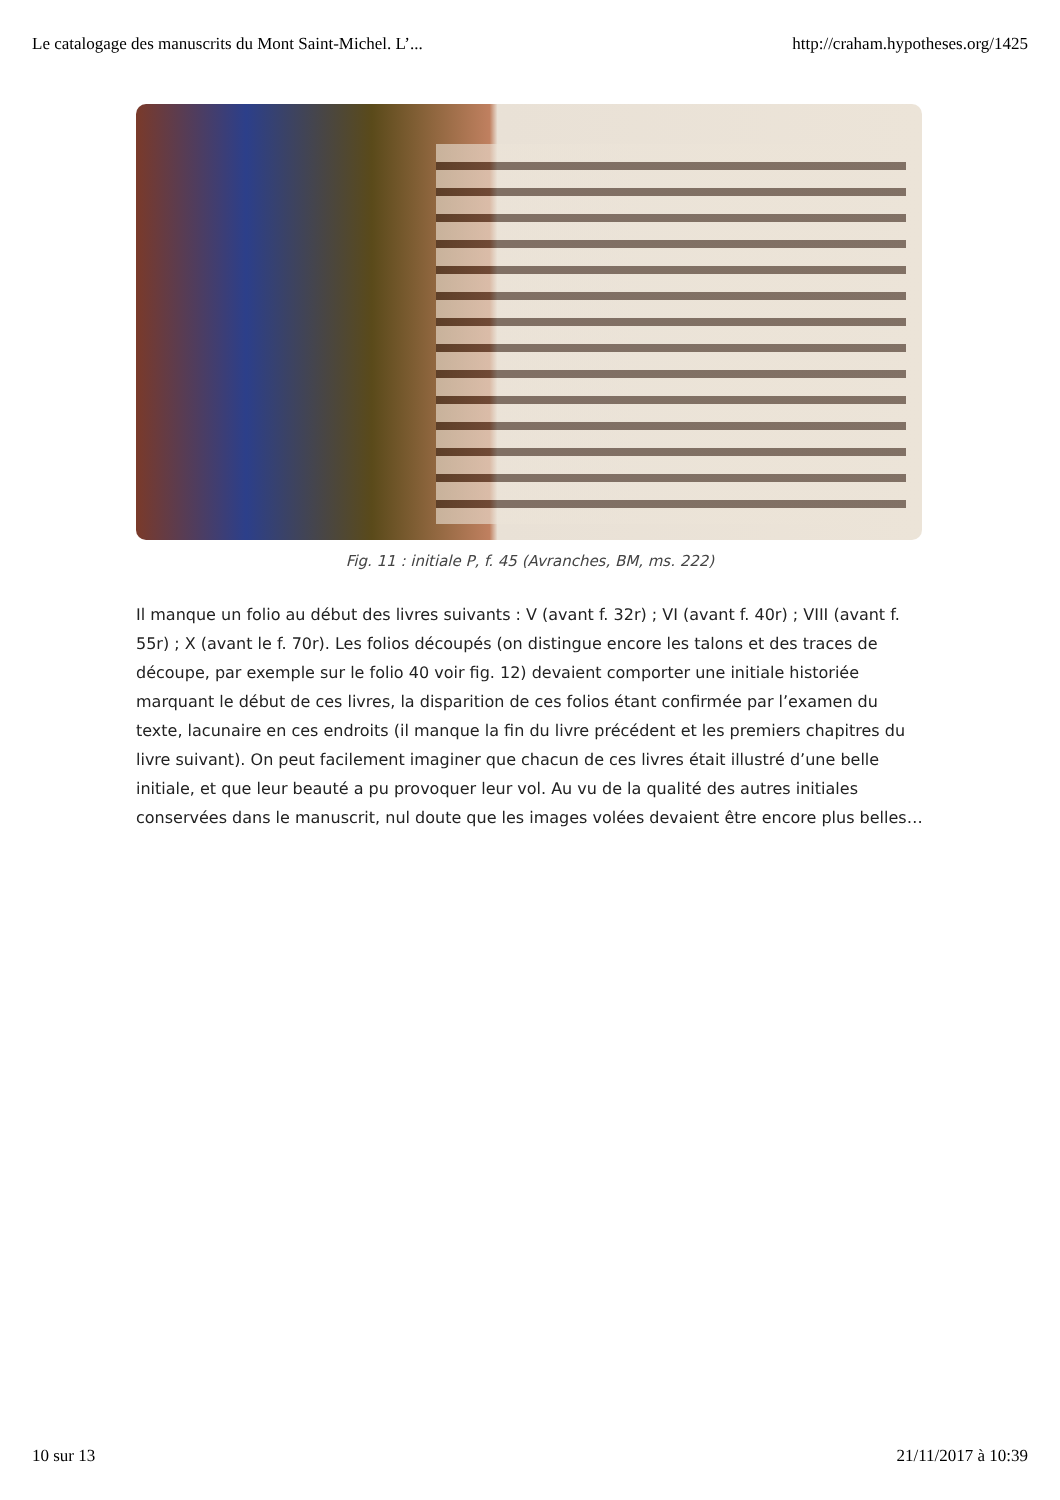Le catalogage des manuscrits du Mont Saint-Michel. L’... http://craham.hypotheses.org/1425
Fig. 11 : initiale P, f. 45 (Avranches, BM, ms. 222)
Il manque un folio au début des livres suivants : V (avant f. 32r) ; VI (avant f. 40r) ; VIII (avant f. 55r) ; X (avant le f. 70r). Les folios découpés (on distingue encore les talons et des traces de découpe, par exemple sur le folio 40 voir fig. 12) devaient comporter une initiale historiée marquant le début de ces livres, la disparition de ces folios étant confirmée par l’examen du texte, lacunaire en ces endroits (il manque la fin du livre précédent et les premiers chapitres du livre suivant). On peut facilement imaginer que chacun de ces livres était illustré d’une belle initiale, et que leur beauté a pu provoquer leur vol. Au vu de la qualité des autres initiales conservées dans le manuscrit, nul doute que les images volées devaient être encore plus belles…
10 sur 13 21/11/2017 à 10:39